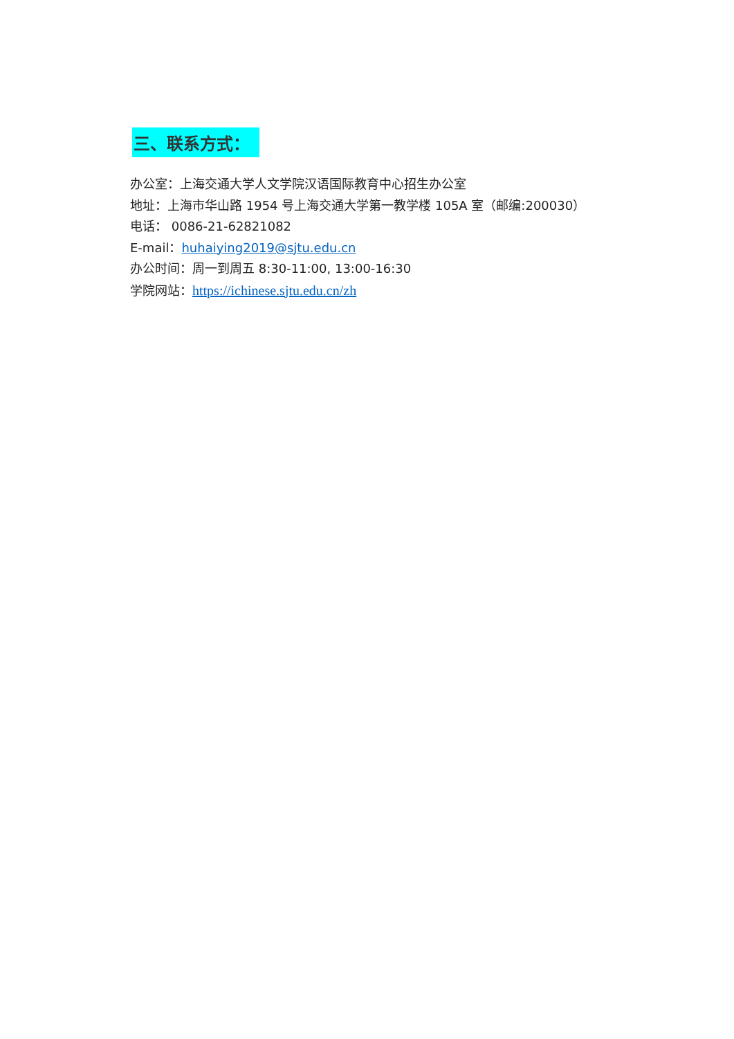三、联系方式：
办公室：上海交通大学人文学院汉语国际教育中心招生办公室
地址：上海市华山路 1954 号上海交通大学第一教学楼 105A 室（邮编:200030）
电话： 0086-21-62821082
E-mail：huhaiying2019@sjtu.edu.cn
办公时间：周一到周五 8:30-11:00, 13:00-16:30
学院网站：https://ichinese.sjtu.edu.cn/zh